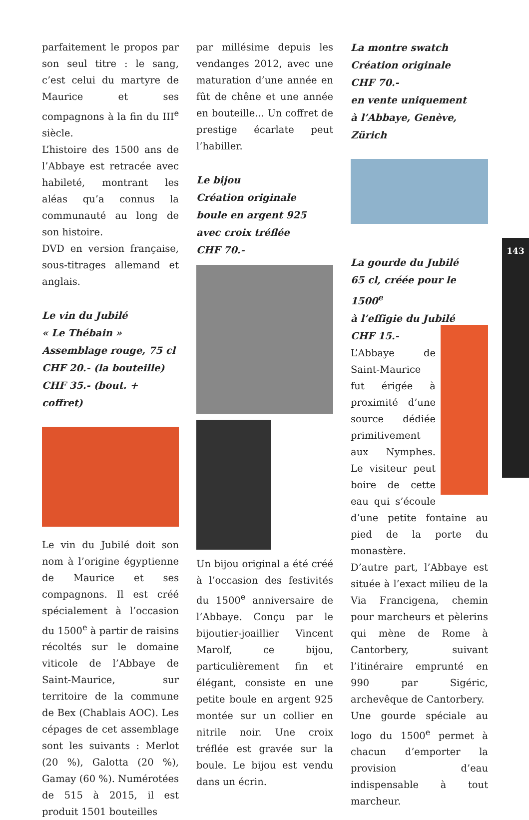parfaitement le propos par son seul titre : le sang, c’est celui du martyre de Maurice et ses compagnons à la fin du III<sup>e</sup> siècle.
L’histoire des 1500 ans de l’Abbaye est retracée avec habileté, montrant les aléas qu’a connus la communauté au long de son histoire.
DVD en version française, sous-titrages allemand et anglais.
Le vin du Jubilé
« Le Thébain »
Assemblage rouge, 75 cl
CHF 20.- (la bouteille)
CHF 35.- (bout. + coffret)
Le vin du Jubilé doit son nom à l’origine égyptienne de Maurice et ses compagnons. Il est créé spécialement à l’occasion du 1500<sup>e</sup> à partir de raisins récoltés sur le domaine viticole de l’Abbaye de Saint-Maurice, sur territoire de la commune de Bex (Chablais AOC). Les cépages de cet assemblage sont les suivants : Merlot (20 %), Galotta (20 %), Gamay (60 %). Numérotées de 515 à 2015, il est produit 1501 bouteilles
par millésime depuis les vendanges 2012, avec une maturation d’une année en fût de chêne et une année en bouteille... Un coffret de prestige écarlate peut l’habiller.
Le bijou
Création originale
boule en argent 925
avec croix tréflée
CHF 70.-
Un bijou original a été créé à l’occasion des festivités du 1500<sup>e</sup> anniversaire de l’Abbaye. Conçu par le bijoutier-joaillier Vincent Marolf, ce bijou, particulièrement fin et élégant, consiste en une petite boule en argent 925 montée sur un collier en nitrile noir. Une croix tréflée est gravée sur la boule. Le bijou est vendu dans un écrin.
La montre swatch
Création originale
CHF 70.-
en vente uniquement
à l’Abbaye, Genève, Zürich
La gourde du Jubilé
65 cl, créée pour le 1500<sup>e</sup>
à l’effigie du Jubilé
CHF 15.-
L’Abbaye de Saint-Maurice fut érigée à proximité d’une source dédiée primitivement aux Nymphes. Le visiteur peut boire de cette eau qui s’écoule d’une petite fontaine au pied de la porte du monastère.
D’autre part, l’Abbaye est située à l’exact milieu de la Via Francigena, chemin pour marcheurs et pèlerins qui mène de Rome à Cantorbery, suivant l’itinéraire emprunté en 990 par Sigéric, archevêque de Cantorbery.
Une gourde spéciale au logo du 1500<sup>e</sup> permet à chacun d’emporter la provision d’eau indispensable à tout marcheur.
143